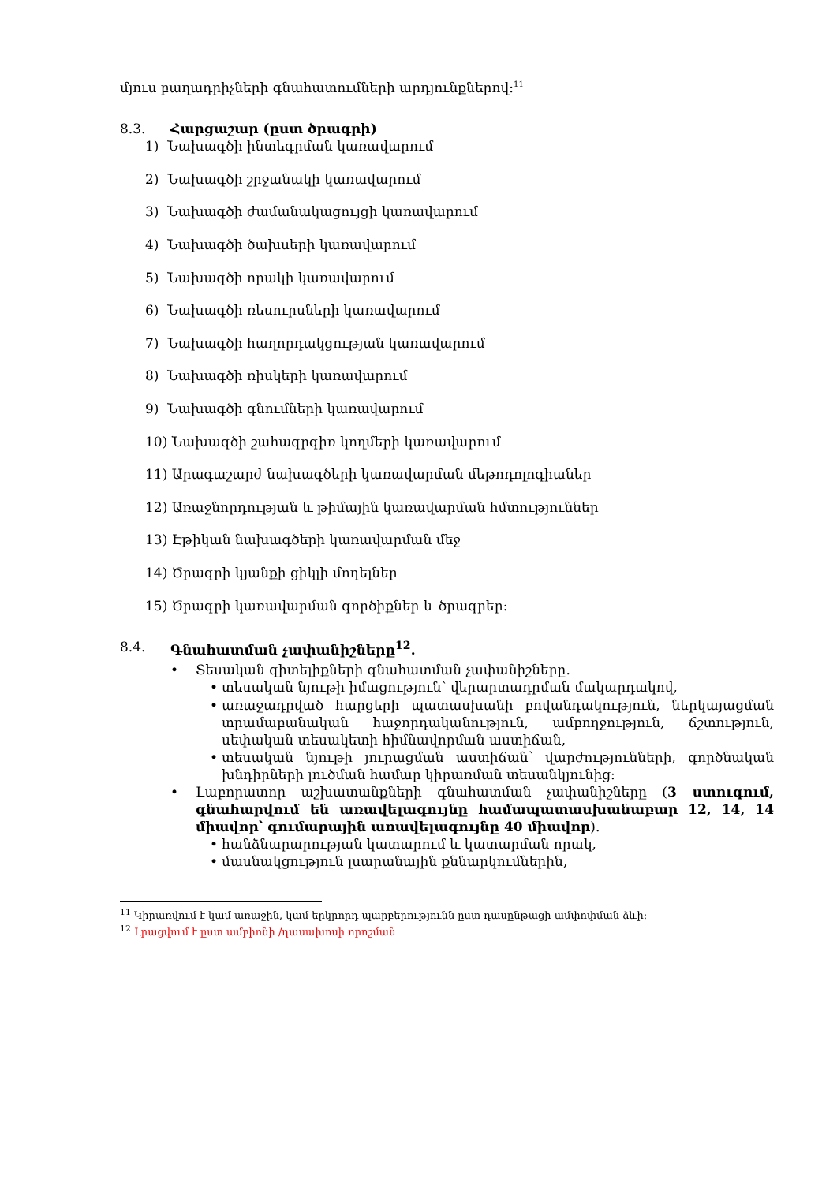մյուս բաղադրիչների գնահատումների արդյունքներով:<sup>11</sup>
8.3. Հարցաշար (ըստ ծրագրի)
1) Նախագծի ինտեգրման կառավարում
2) Նախագծի շրջանակի կառավարում
3) Նախագծի ժամանակացույցի կառավարում
4) Նախագծի ծախսերի կառավարում
5) Նախագծի որակի կառավարում
6) Նախագծի ռեսուրսների կառավարում
7) Նախագծի հաղորդակցության կառավարում
8) Նախագծի ռիսկերի կառավարում
9) Նախագծի գնումների կառավարում
10) Նախագծի շահագրգիռ կողմերի կառավարում
11) Արագաշարժ նախագծերի կառավարման մեթոդոլոգիաներ
12) Առաջնորդության և թիմային կառավարման հմտություններ
13) Էթիկան նախագծերի կառավարման մեջ
14) Ծրագրի կյանքի ցիկլի մոդելներ
15) Ծրագրի կառավարման գործիքներ և ծրագրեր:
8.4. Գնահատման չափանիշները<sup>12</sup>.
• Տեսական գիտելիքների գնահատման չափանիշները.
• տեսական նյութի իմացություն՝ վերարտադրման մակարդակով,
• առաջադրված հարցերի պատասխանի բովանդակություն, ներկայացման տրամաբանական հաջորդականություն, ամբողջություն, ճշտություն, սեփական տեսակետի հիմնավորման աստիճան,
• տեսական նյութի յուրացման աստիճան՝ վարժությունների, գործնական խնդիրների լուծման համար կիրառման տեսանկյունից:
• Լաբորատոր աշխատանքների գնահատման չափանիշները (3 ստուգում, գնահարվում են առավելագույնը համապատասխանաբար 12, 14, 14 միավոր՝ գումարային առավելագույնը 40 միավոր).
• հանձնարարության կատարում և կատարման որակ,
• մասնակցություն լսարանային քննարկումներին,
<sup>11</sup> Կիրառվում է կամ առաջին, կամ երկրորդ պարբերությունն ըստ դասընթացի ամփոփման ձևի:
<sup>12</sup> Լրացվում է ըստ ամբիոնի /դասախոսի որոշման